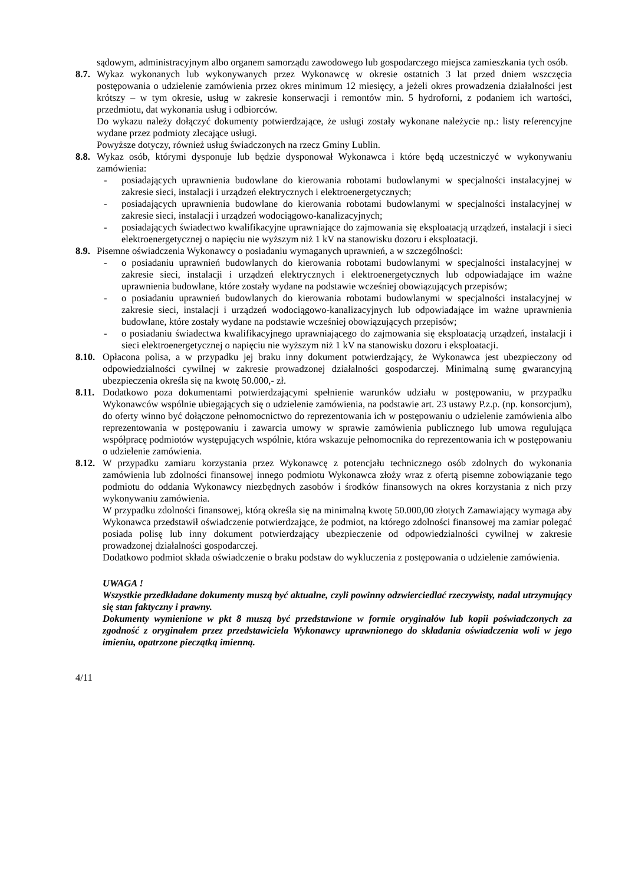sądowym, administracyjnym albo organem samorządu zawodowego lub gospodarczego miejsca zamieszkania tych osób.
8.7. Wykaz wykonanych lub wykonywanych przez Wykonawcę w okresie ostatnich 3 lat przed dniem wszczęcia postępowania o udzielenie zamówienia przez okres minimum 12 miesięcy, a jeżeli okres prowadzenia działalności jest krótszy – w tym okresie, usług w zakresie konserwacji i remontów min. 5 hydroforni, z podaniem ich wartości, przedmiotu, dat wykonania usług i odbiorców.
Do wykazu należy dołączyć dokumenty potwierdzające, że usługi zostały wykonane należycie np.: listy referencyjne wydane przez podmioty zlecające usługi.
Powyższe dotyczy, również usług świadczonych na rzecz Gminy Lublin.
8.8. Wykaz osób, którymi dysponuje lub będzie dysponował Wykonawca i które będą uczestniczyć w wykonywaniu zamówienia:
- posiadających uprawnienia budowlane do kierowania robotami budowlanymi w specjalności instalacyjnej w zakresie sieci, instalacji i urządzeń elektrycznych i elektroenergetycznych;
- posiadających uprawnienia budowlane do kierowania robotami budowlanymi w specjalności instalacyjnej w zakresie sieci, instalacji i urządzeń wodociągowo-kanalizacyjnych;
- posiadających świadectwo kwalifikacyjne uprawniające do zajmowania się eksploatacją urządzeń, instalacji i sieci elektroenergetycznej o napięciu nie wyższym niż 1 kV na stanowisku dozoru i eksploatacji.
8.9. Pisemne oświadczenia Wykonawcy o posiadaniu wymaganych uprawnień, a w szczególności:
- o posiadaniu uprawnień budowlanych do kierowania robotami budowlanymi w specjalności instalacyjnej w zakresie sieci, instalacji i urządzeń elektrycznych i elektroenergetycznych lub odpowiadające im ważne uprawnienia budowlane, które zostały wydane na podstawie wcześniej obowiązujących przepisów;
- o posiadaniu uprawnień budowlanych do kierowania robotami budowlanymi w specjalności instalacyjnej w zakresie sieci, instalacji i urządzeń wodociągowo-kanalizacyjnych lub odpowiadające im ważne uprawnienia budowlane, które zostały wydane na podstawie wcześniej obowiązujących przepisów;
- o posiadaniu świadectwa kwalifikacyjnego uprawniającego do zajmowania się eksploatacją urządzeń, instalacji i sieci elektroenergetycznej o napięciu nie wyższym niż 1 kV na stanowisku dozoru i eksploatacji.
8.10. Opłacona polisa, a w przypadku jej braku inny dokument potwierdzający, że Wykonawca jest ubezpieczony od odpowiedzialności cywilnej w zakresie prowadzonej działalności gospodarczej. Minimalną sumę gwarancyjną ubezpieczenia określa się na kwotę 50.000,- zł.
8.11. Dodatkowo poza dokumentami potwierdzającymi spełnienie warunków udziału w postępowaniu, w przypadku Wykonawców wspólnie ubiegających się o udzielenie zamówienia, na podstawie art. 23 ustawy P.z.p. (np. konsorcjum), do oferty winno być dołączone pełnomocnictwo do reprezentowania ich w postępowaniu o udzielenie zamówienia albo reprezentowania w postępowaniu i zawarcia umowy w sprawie zamówienia publicznego lub umowa regulująca współpracę podmiotów występujących wspólnie, która wskazuje pełnomocnika do reprezentowania ich w postępowaniu o udzielenie zamówienia.
8.12. W przypadku zamiaru korzystania przez Wykonawcę z potencjału technicznego osób zdolnych do wykonania zamówienia lub zdolności finansowej innego podmiotu Wykonawca złoży wraz z ofertą pisemne zobowiązanie tego podmiotu do oddania Wykonawcy niezbędnych zasobów i środków finansowych na okres korzystania z nich przy wykonywaniu zamówienia.
W przypadku zdolności finansowej, którą określa się na minimalną kwotę 50.000,00 złotych Zamawiający wymaga aby Wykonawca przedstawił oświadczenie potwierdzające, że podmiot, na którego zdolności finansowej ma zamiar polegać posiada polisę lub inny dokument potwierdzający ubezpieczenie od odpowiedzialności cywilnej w zakresie prowadzonej działalności gospodarczej.
Dodatkowo podmiot składa oświadczenie o braku podstaw do wykluczenia z postępowania o udzielenie zamówienia.
UWAGA !
Wszystkie przedkładane dokumenty muszą być aktualne, czyli powinny odzwierciedlać rzeczywisty, nadal utrzymujący się stan faktyczny i prawny.
Dokumenty wymienione w pkt 8 muszą być przedstawione w formie oryginałów lub kopii poświadczonych za zgodność z oryginałem przez przedstawiciela Wykonawcy uprawnionego do składania oświadczenia woli w jego imieniu, opatrzone pieczątką imienną.
4/11